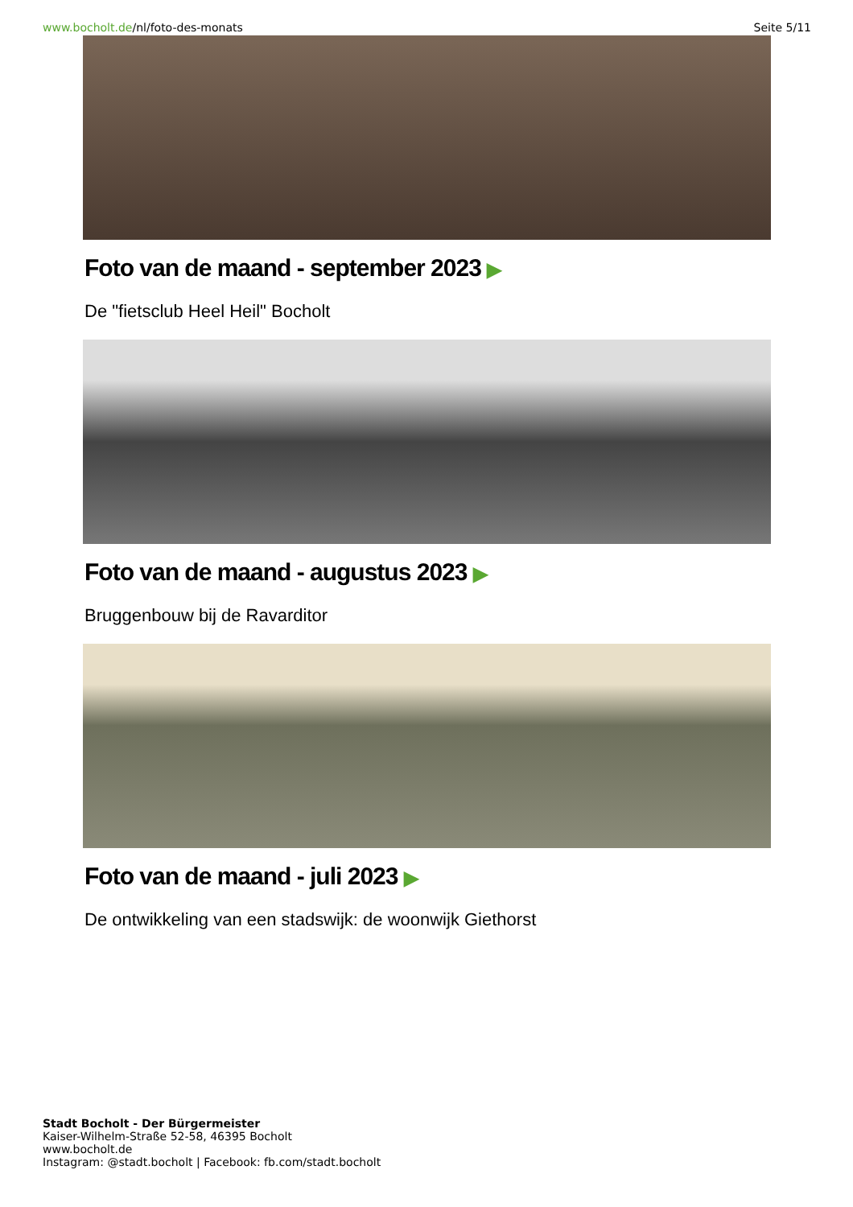www.bocholt.de/nl/foto-des-monats
Seite 5/11
Foto van de maand - september 2023 ▶
De "fietsclub Heel Heil" Bocholt
Foto van de maand - augustus 2023 ▶
Bruggenbouw bij de Ravarditor
Foto van de maand - juli 2023 ▶
De ontwikkeling van een stadswijk: de woonwijk Giethorst
Stadt Bocholt - Der Bürgermeister
Kaiser-Wilhelm-Straße 52-58, 46395 Bocholt
www.bocholt.de
Instagram: @stadt.bocholt | Facebook: fb.com/stadt.bocholt